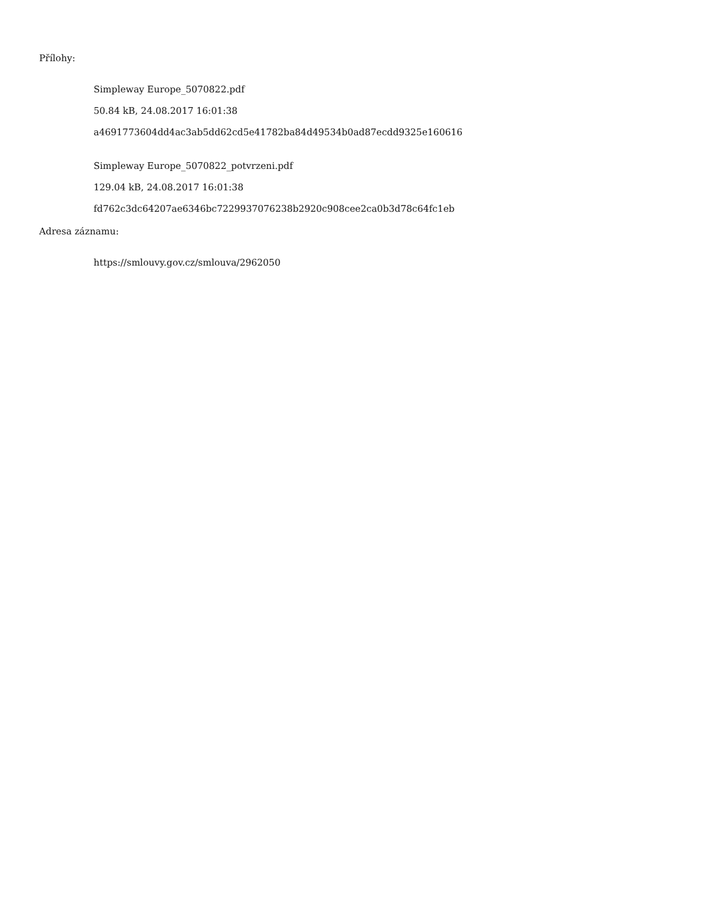Přílohy:
Simpleway Europe_5070822.pdf
50.84 kB, 24.08.2017 16:01:38
a4691773604dd4ac3ab5dd62cd5e41782ba84d49534b0ad87ecdd9325e160616
Simpleway Europe_5070822_potvrzeni.pdf
129.04 kB, 24.08.2017 16:01:38
fd762c3dc64207ae6346bc7229937076238b2920c908cee2ca0b3d78c64fc1eb
Adresa záznamu:
https://smlouvy.gov.cz/smlouva/2962050